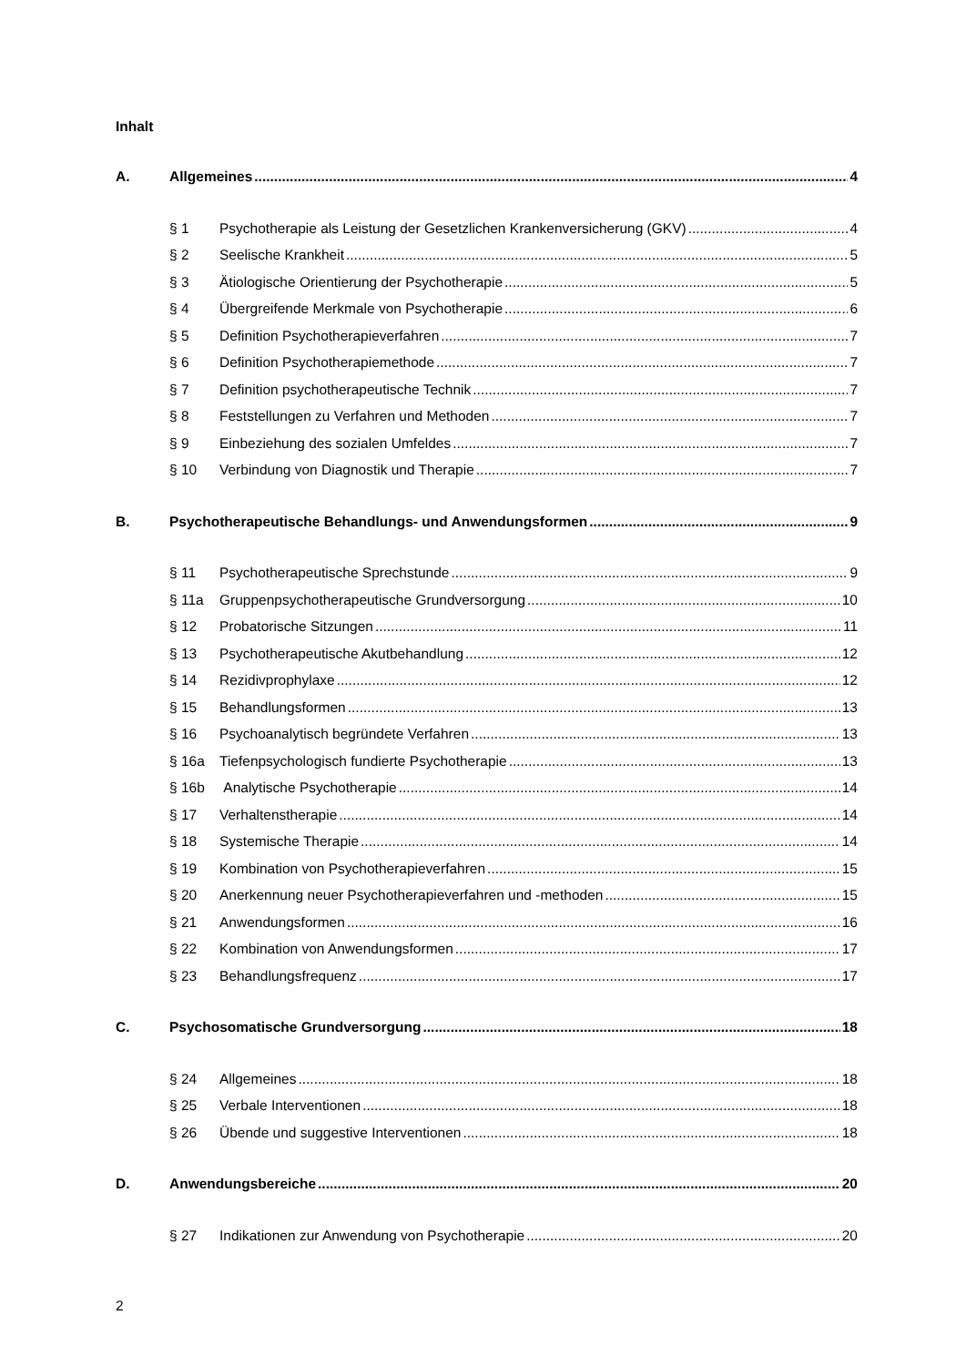Inhalt
A. Allgemeines 4
§ 1 Psychotherapie als Leistung der Gesetzlichen Krankenversicherung (GKV) 4
§ 2 Seelische Krankheit 5
§ 3 Ätiologische Orientierung der Psychotherapie 5
§ 4 Übergreifende Merkmale von Psychotherapie 6
§ 5 Definition Psychotherapieverfahren 7
§ 6 Definition Psychotherapiemethode 7
§ 7 Definition psychotherapeutische Technik 7
§ 8 Feststellungen zu Verfahren und Methoden 7
§ 9 Einbeziehung des sozialen Umfeldes 7
§ 10 Verbindung von Diagnostik und Therapie 7
B. Psychotherapeutische Behandlungs- und Anwendungsformen 9
§ 11 Psychotherapeutische Sprechstunde 9
§ 11a Gruppenpsychotherapeutische Grundversorgung 10
§ 12 Probatorische Sitzungen 11
§ 13 Psychotherapeutische Akutbehandlung 12
§ 14 Rezidivprophylaxe 12
§ 15 Behandlungsformen 13
§ 16 Psychoanalytisch begründete Verfahren 13
§ 16a Tiefenpsychologisch fundierte Psychotherapie 13
§ 16b Analytische Psychotherapie 14
§ 17 Verhaltenstherapie 14
§ 18 Systemische Therapie 14
§ 19 Kombination von Psychotherapieverfahren 15
§ 20 Anerkennung neuer Psychotherapieverfahren und -methoden 15
§ 21 Anwendungsformen 16
§ 22 Kombination von Anwendungsformen 17
§ 23 Behandlungsfrequenz 17
C. Psychosomatische Grundversorgung 18
§ 24 Allgemeines 18
§ 25 Verbale Interventionen 18
§ 26 Übende und suggestive Interventionen 18
D. Anwendungsbereiche 20
§ 27 Indikationen zur Anwendung von Psychotherapie 20
2